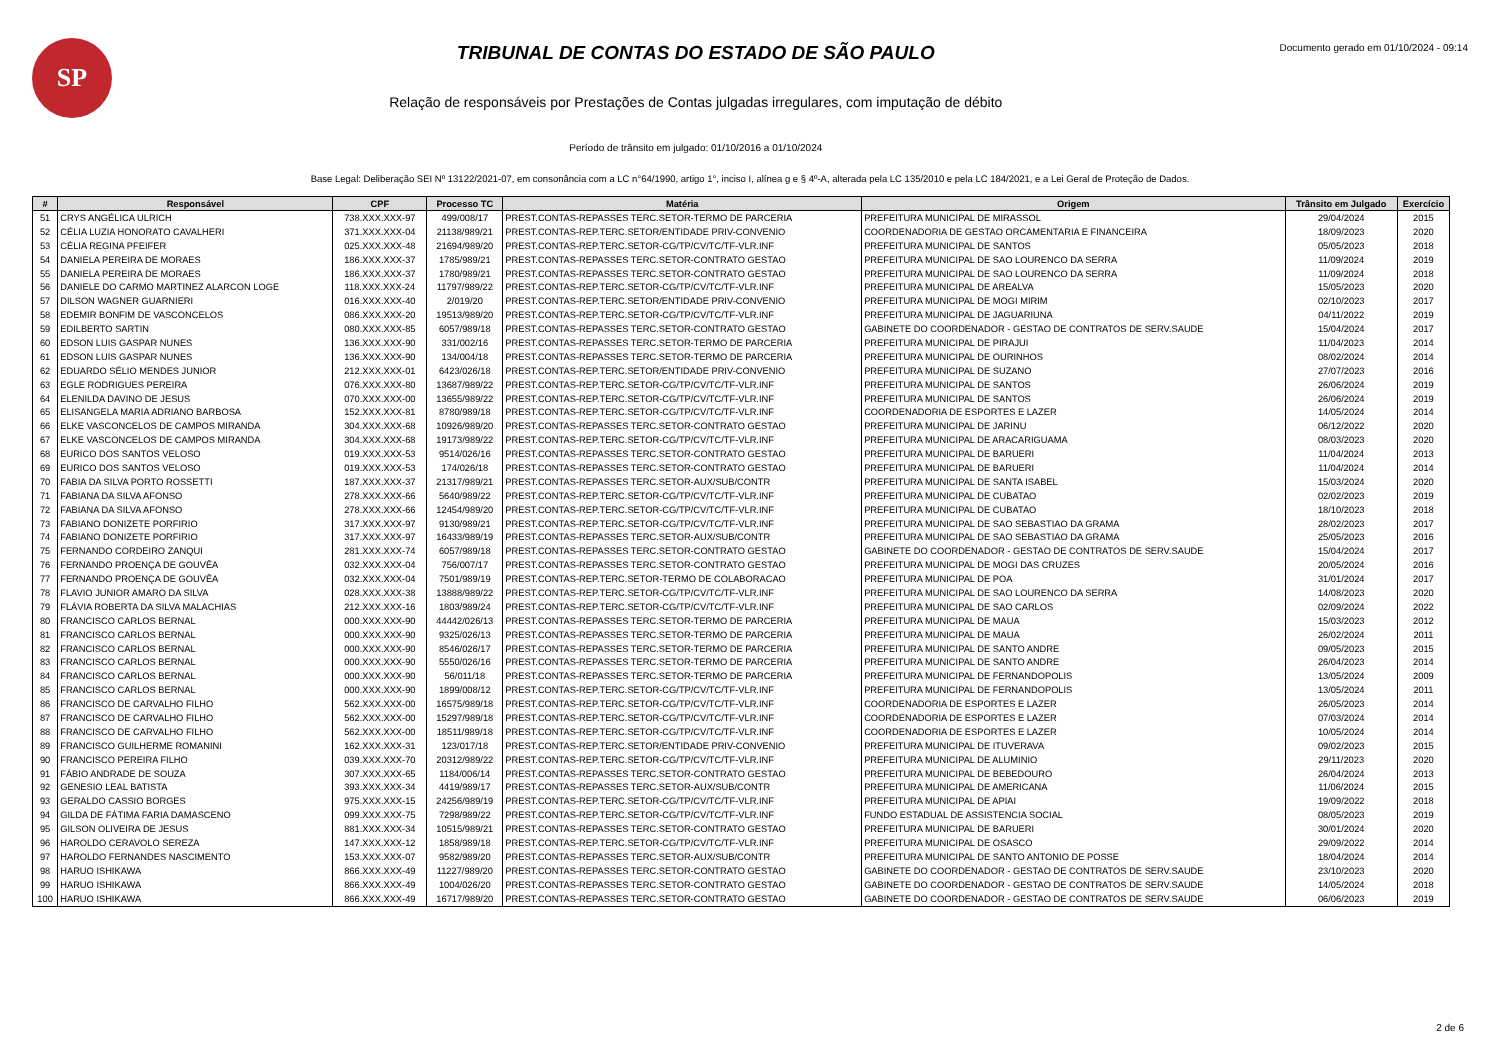SP
TRIBUNAL DE CONTAS DO ESTADO DE SÃO PAULO
Relação de responsáveis por Prestações de Contas julgadas irregulares, com imputação de débito
Período de trânsito em julgado: 01/10/2016 a 01/10/2024
Documento gerado em 01/10/2024 - 09:14
Base Legal: Deliberação SEI Nº 13122/2021-07, em consonância com a LC n°64/1990, artigo 1°, inciso I, alínea g e § 4º-A, alterada pela LC 135/2010 e pela LC 184/2021, e a Lei Geral de Proteção de Dados.
| # | Responsável | CPF | Processo TC | Matéria | Origem | Trânsito em Julgado | Exercício |
| --- | --- | --- | --- | --- | --- | --- | --- |
| 51 | CRYS ANGÉLICA ULRICH | 738.XXX.XXX-97 | 499/008/17 | PREST.CONTAS-REPASSES TERC.SETOR-TERMO DE PARCERIA | PREFEITURA MUNICIPAL DE MIRASSOL | 29/04/2024 | 2015 |
| 52 | CÉLIA LUZIA HONORATO CAVALHERI | 371.XXX.XXX-04 | 21138/989/21 | PREST.CONTAS-REP.TERC.SETOR/ENTIDADE PRIV-CONVENIO | COORDENADORIA DE GESTAO ORCAMENTARIA E FINANCEIRA | 18/09/2023 | 2020 |
| 53 | CÉLIA REGINA PFEIFER | 025.XXX.XXX-48 | 21694/989/20 | PREST.CONTAS-REP.TERC.SETOR-CG/TP/CV/TC/TF-VLR.INF | PREFEITURA MUNICIPAL DE SANTOS | 05/05/2023 | 2018 |
| 54 | DANIELA PEREIRA DE MORAES | 186.XXX.XXX-37 | 1785/989/21 | PREST.CONTAS-REPASSES TERC.SETOR-CONTRATO GESTAO | PREFEITURA MUNICIPAL DE SAO LOURENCO DA SERRA | 11/09/2024 | 2019 |
| 55 | DANIELA PEREIRA DE MORAES | 186.XXX.XXX-37 | 1780/989/21 | PREST.CONTAS-REPASSES TERC.SETOR-CONTRATO GESTAO | PREFEITURA MUNICIPAL DE SAO LOURENCO DA SERRA | 11/09/2024 | 2018 |
| 56 | DANIELE DO CARMO MARTINEZ ALARCON LOGE | 118.XXX.XXX-24 | 11797/989/22 | PREST.CONTAS-REP.TERC.SETOR-CG/TP/CV/TC/TF-VLR.INF | PREFEITURA MUNICIPAL DE AREALVA | 15/05/2023 | 2020 |
| 57 | DILSON WAGNER GUARNIERI | 016.XXX.XXX-40 | 2/019/20 | PREST.CONTAS-REP.TERC.SETOR/ENTIDADE PRIV-CONVENIO | PREFEITURA MUNICIPAL DE MOGI MIRIM | 02/10/2023 | 2017 |
| 58 | EDEMIR BONFIM DE VASCONCELOS | 086.XXX.XXX-20 | 19513/989/20 | PREST.CONTAS-REP.TERC.SETOR-CG/TP/CV/TC/TF-VLR.INF | PREFEITURA MUNICIPAL DE JAGUARIUNA | 04/11/2022 | 2019 |
| 59 | EDILBERTO SARTIN | 080.XXX.XXX-85 | 6057/989/18 | PREST.CONTAS-REPASSES TERC.SETOR-CONTRATO GESTAO | GABINETE DO COORDENADOR - GESTAO DE CONTRATOS DE SERV.SAUDE | 15/04/2024 | 2017 |
| 60 | EDSON LUIS GASPAR NUNES | 136.XXX.XXX-90 | 331/002/16 | PREST.CONTAS-REPASSES TERC.SETOR-TERMO DE PARCERIA | PREFEITURA MUNICIPAL DE PIRAJUI | 11/04/2023 | 2014 |
| 61 | EDSON LUIS GASPAR NUNES | 136.XXX.XXX-90 | 134/004/18 | PREST.CONTAS-REPASSES TERC.SETOR-TERMO DE PARCERIA | PREFEITURA MUNICIPAL DE OURINHOS | 08/02/2024 | 2014 |
| 62 | EDUARDO SÉLIO MENDES JUNIOR | 212.XXX.XXX-01 | 6423/026/18 | PREST.CONTAS-REP.TERC.SETOR/ENTIDADE PRIV-CONVENIO | PREFEITURA MUNICIPAL DE SUZANO | 27/07/2023 | 2016 |
| 63 | EGLE RODRIGUES PEREIRA | 076.XXX.XXX-80 | 13687/989/22 | PREST.CONTAS-REP.TERC.SETOR-CG/TP/CV/TC/TF-VLR.INF | PREFEITURA MUNICIPAL DE SANTOS | 26/06/2024 | 2019 |
| 64 | ELENILDA DAVINO DE JESUS | 070.XXX.XXX-00 | 13655/989/22 | PREST.CONTAS-REP.TERC.SETOR-CG/TP/CV/TC/TF-VLR.INF | PREFEITURA MUNICIPAL DE SANTOS | 26/06/2024 | 2019 |
| 65 | ELISANGELA MARIA ADRIANO BARBOSA | 152.XXX.XXX-81 | 8780/989/18 | PREST.CONTAS-REP.TERC.SETOR-CG/TP/CV/TC/TF-VLR.INF | COORDENADORIA DE ESPORTES E LAZER | 14/05/2024 | 2014 |
| 66 | ELKE VASCONCELOS DE CAMPOS MIRANDA | 304.XXX.XXX-68 | 10926/989/20 | PREST.CONTAS-REPASSES TERC.SETOR-CONTRATO GESTAO | PREFEITURA MUNICIPAL DE JARINU | 06/12/2022 | 2020 |
| 67 | ELKE VASCONCELOS DE CAMPOS MIRANDA | 304.XXX.XXX-68 | 19173/989/22 | PREST.CONTAS-REP.TERC.SETOR-CG/TP/CV/TC/TF-VLR.INF | PREFEITURA MUNICIPAL DE ARACARIGUAMA | 08/03/2023 | 2020 |
| 68 | EURICO DOS SANTOS VELOSO | 019.XXX.XXX-53 | 9514/026/16 | PREST.CONTAS-REPASSES TERC.SETOR-CONTRATO GESTAO | PREFEITURA MUNICIPAL DE BARUERI | 11/04/2024 | 2013 |
| 69 | EURICO DOS SANTOS VELOSO | 019.XXX.XXX-53 | 174/026/18 | PREST.CONTAS-REPASSES TERC.SETOR-CONTRATO GESTAO | PREFEITURA MUNICIPAL DE BARUERI | 11/04/2024 | 2014 |
| 70 | FABIA DA SILVA PORTO ROSSETTI | 187.XXX.XXX-37 | 21317/989/21 | PREST.CONTAS-REPASSES TERC.SETOR-AUX/SUB/CONTR | PREFEITURA MUNICIPAL DE SANTA ISABEL | 15/03/2024 | 2020 |
| 71 | FABIANA DA SILVA AFONSO | 278.XXX.XXX-66 | 5640/989/22 | PREST.CONTAS-REP.TERC.SETOR-CG/TP/CV/TC/TF-VLR.INF | PREFEITURA MUNICIPAL DE CUBATAO | 02/02/2023 | 2019 |
| 72 | FABIANA DA SILVA AFONSO | 278.XXX.XXX-66 | 12454/989/20 | PREST.CONTAS-REP.TERC.SETOR-CG/TP/CV/TC/TF-VLR.INF | PREFEITURA MUNICIPAL DE CUBATAO | 18/10/2023 | 2018 |
| 73 | FABIANO DONIZETE PORFIRIO | 317.XXX.XXX-97 | 9130/989/21 | PREST.CONTAS-REP.TERC.SETOR-CG/TP/CV/TC/TF-VLR.INF | PREFEITURA MUNICIPAL DE SAO SEBASTIAO DA GRAMA | 28/02/2023 | 2017 |
| 74 | FABIANO DONIZETE PORFIRIO | 317.XXX.XXX-97 | 16433/989/19 | PREST.CONTAS-REPASSES TERC.SETOR-AUX/SUB/CONTR | PREFEITURA MUNICIPAL DE SAO SEBASTIAO DA GRAMA | 25/05/2023 | 2016 |
| 75 | FERNANDO CORDEIRO ZANQUI | 281.XXX.XXX-74 | 6057/989/18 | PREST.CONTAS-REPASSES TERC.SETOR-CONTRATO GESTAO | GABINETE DO COORDENADOR - GESTAO DE CONTRATOS DE SERV.SAUDE | 15/04/2024 | 2017 |
| 76 | FERNANDO PROENÇA DE GOUVÊA | 032.XXX.XXX-04 | 756/007/17 | PREST.CONTAS-REPASSES TERC.SETOR-CONTRATO GESTAO | PREFEITURA MUNICIPAL DE MOGI DAS CRUZES | 20/05/2024 | 2016 |
| 77 | FERNANDO PROENÇA DE GOUVÊA | 032.XXX.XXX-04 | 7501/989/19 | PREST.CONTAS-REP.TERC.SETOR-TERMO DE COLABORACAO | PREFEITURA MUNICIPAL DE POA | 31/01/2024 | 2017 |
| 78 | FLAVIO JUNIOR AMARO DA SILVA | 028.XXX.XXX-38 | 13888/989/22 | PREST.CONTAS-REP.TERC.SETOR-CG/TP/CV/TC/TF-VLR.INF | PREFEITURA MUNICIPAL DE SAO LOURENCO DA SERRA | 14/08/2023 | 2020 |
| 79 | FLÁVIA ROBERTA DA SILVA MALACHIAS | 212.XXX.XXX-16 | 1803/989/24 | PREST.CONTAS-REP.TERC.SETOR-CG/TP/CV/TC/TF-VLR.INF | PREFEITURA MUNICIPAL DE SAO CARLOS | 02/09/2024 | 2022 |
| 80 | FRANCISCO CARLOS BERNAL | 000.XXX.XXX-90 | 44442/026/13 | PREST.CONTAS-REPASSES TERC.SETOR-TERMO DE PARCERIA | PREFEITURA MUNICIPAL DE MAUA | 15/03/2023 | 2012 |
| 81 | FRANCISCO CARLOS BERNAL | 000.XXX.XXX-90 | 9325/026/13 | PREST.CONTAS-REPASSES TERC.SETOR-TERMO DE PARCERIA | PREFEITURA MUNICIPAL DE MAUA | 26/02/2024 | 2011 |
| 82 | FRANCISCO CARLOS BERNAL | 000.XXX.XXX-90 | 8546/026/17 | PREST.CONTAS-REPASSES TERC.SETOR-TERMO DE PARCERIA | PREFEITURA MUNICIPAL DE SANTO ANDRE | 09/05/2023 | 2015 |
| 83 | FRANCISCO CARLOS BERNAL | 000.XXX.XXX-90 | 5550/026/16 | PREST.CONTAS-REPASSES TERC.SETOR-TERMO DE PARCERIA | PREFEITURA MUNICIPAL DE SANTO ANDRE | 26/04/2023 | 2014 |
| 84 | FRANCISCO CARLOS BERNAL | 000.XXX.XXX-90 | 56/011/18 | PREST.CONTAS-REPASSES TERC.SETOR-TERMO DE PARCERIA | PREFEITURA MUNICIPAL DE FERNANDOPOLIS | 13/05/2024 | 2009 |
| 85 | FRANCISCO CARLOS BERNAL | 000.XXX.XXX-90 | 1899/008/12 | PREST.CONTAS-REP.TERC.SETOR-CG/TP/CV/TC/TF-VLR.INF | PREFEITURA MUNICIPAL DE FERNANDOPOLIS | 13/05/2024 | 2011 |
| 86 | FRANCISCO DE CARVALHO FILHO | 562.XXX.XXX-00 | 16575/989/18 | PREST.CONTAS-REP.TERC.SETOR-CG/TP/CV/TC/TF-VLR.INF | COORDENADORIA DE ESPORTES E LAZER | 26/05/2023 | 2014 |
| 87 | FRANCISCO DE CARVALHO FILHO | 562.XXX.XXX-00 | 15297/989/18 | PREST.CONTAS-REP.TERC.SETOR-CG/TP/CV/TC/TF-VLR.INF | COORDENADORIA DE ESPORTES E LAZER | 07/03/2024 | 2014 |
| 88 | FRANCISCO DE CARVALHO FILHO | 562.XXX.XXX-00 | 18511/989/18 | PREST.CONTAS-REP.TERC.SETOR-CG/TP/CV/TC/TF-VLR.INF | COORDENADORIA DE ESPORTES E LAZER | 10/05/2024 | 2014 |
| 89 | FRANCISCO GUILHERME ROMANINI | 162.XXX.XXX-31 | 123/017/18 | PREST.CONTAS-REP.TERC.SETOR/ENTIDADE PRIV-CONVENIO | PREFEITURA MUNICIPAL DE ITUVERAVA | 09/02/2023 | 2015 |
| 90 | FRANCISCO PEREIRA FILHO | 039.XXX.XXX-70 | 20312/989/22 | PREST.CONTAS-REP.TERC.SETOR-CG/TP/CV/TC/TF-VLR.INF | PREFEITURA MUNICIPAL DE ALUMINIO | 29/11/2023 | 2020 |
| 91 | FÁBIO ANDRADE DE SOUZA | 307.XXX.XXX-65 | 1184/006/14 | PREST.CONTAS-REPASSES TERC.SETOR-CONTRATO GESTAO | PREFEITURA MUNICIPAL DE BEBEDOURO | 26/04/2024 | 2013 |
| 92 | GENESIO LEAL BATISTA | 393.XXX.XXX-34 | 4419/989/17 | PREST.CONTAS-REPASSES TERC.SETOR-AUX/SUB/CONTR | PREFEITURA MUNICIPAL DE AMERICANA | 11/06/2024 | 2015 |
| 93 | GERALDO CASSIO BORGES | 975.XXX.XXX-15 | 24256/989/19 | PREST.CONTAS-REP.TERC.SETOR-CG/TP/CV/TC/TF-VLR.INF | PREFEITURA MUNICIPAL DE APIAI | 19/09/2022 | 2018 |
| 94 | GILDA DE FÁTIMA FARIA DAMASCENO | 099.XXX.XXX-75 | 7298/989/22 | PREST.CONTAS-REP.TERC.SETOR-CG/TP/CV/TC/TF-VLR.INF | FUNDO ESTADUAL DE ASSISTENCIA SOCIAL | 08/05/2023 | 2019 |
| 95 | GILSON OLIVEIRA DE JESUS | 881.XXX.XXX-34 | 10515/989/21 | PREST.CONTAS-REPASSES TERC.SETOR-CONTRATO GESTAO | PREFEITURA MUNICIPAL DE BARUERI | 30/01/2024 | 2020 |
| 96 | HAROLDO CERAVOLO SEREZA | 147.XXX.XXX-12 | 1858/989/18 | PREST.CONTAS-REP.TERC.SETOR-CG/TP/CV/TC/TF-VLR.INF | PREFEITURA MUNICIPAL DE OSASCO | 29/09/2022 | 2014 |
| 97 | HAROLDO FERNANDES NASCIMENTO | 153.XXX.XXX-07 | 9582/989/20 | PREST.CONTAS-REPASSES TERC.SETOR-AUX/SUB/CONTR | PREFEITURA MUNICIPAL DE SANTO ANTONIO DE POSSE | 18/04/2024 | 2014 |
| 98 | HARUO ISHIKAWA | 866.XXX.XXX-49 | 11227/989/20 | PREST.CONTAS-REPASSES TERC.SETOR-CONTRATO GESTAO | GABINETE DO COORDENADOR - GESTAO DE CONTRATOS DE SERV.SAUDE | 23/10/2023 | 2020 |
| 99 | HARUO ISHIKAWA | 866.XXX.XXX-49 | 1004/026/20 | PREST.CONTAS-REPASSES TERC.SETOR-CONTRATO GESTAO | GABINETE DO COORDENADOR - GESTAO DE CONTRATOS DE SERV.SAUDE | 14/05/2024 | 2018 |
| 100 | HARUO ISHIKAWA | 866.XXX.XXX-49 | 16717/989/20 | PREST.CONTAS-REPASSES TERC.SETOR-CONTRATO GESTAO | GABINETE DO COORDENADOR - GESTAO DE CONTRATOS DE SERV.SAUDE | 06/06/2023 | 2019 |
2 de 6